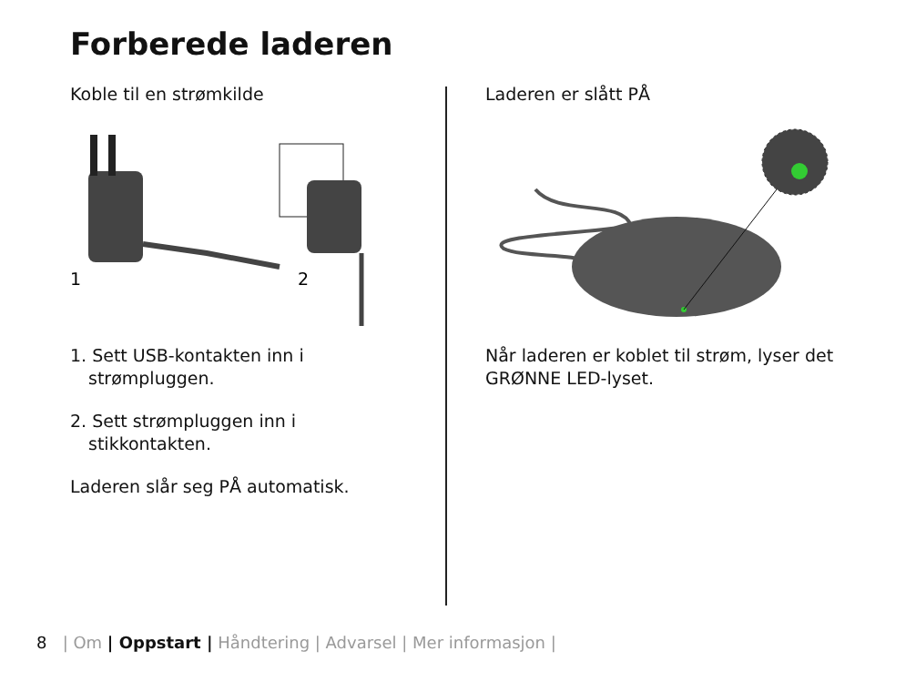Forberede laderen
Koble til en strømkilde
1
2
1. Sett USB-kontakten inn i strømpluggen.
2. Sett strømpluggen inn i stikkontakten.
Laderen slår seg PÅ automatisk.
Laderen er slått PÅ
Når laderen er koblet til strøm, lyser det GRØNNE LED-lyset.
8 | Om | Oppstart | Håndtering | Advarsel | Mer informasjon |